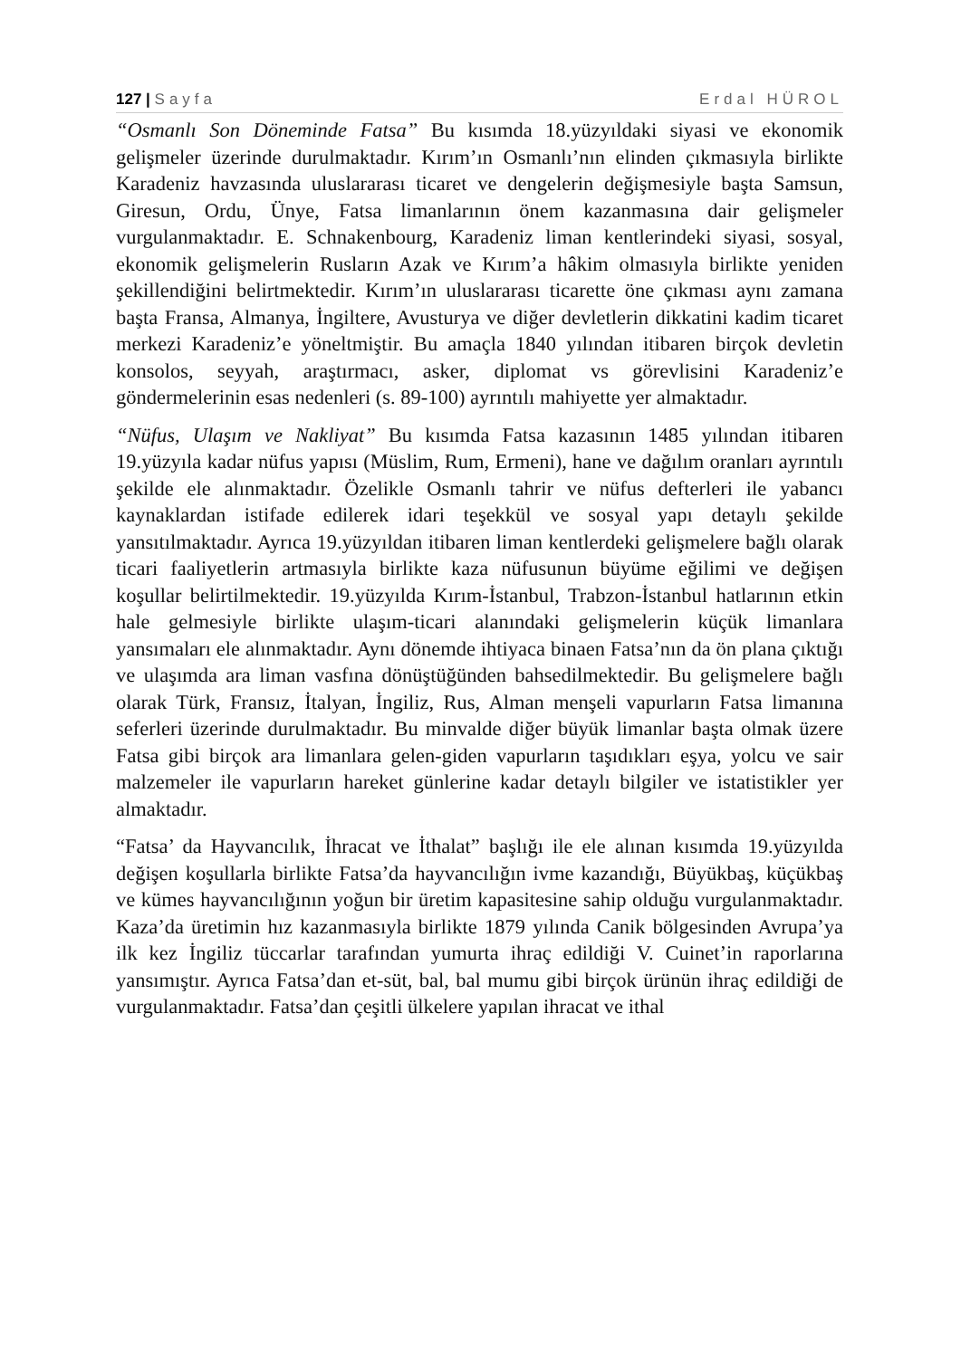127 | Sayfa Erdal HÜROL
“Osmanlı Son Döneminde Fatsa” Bu kısımda 18.yüzyıldaki siyasi ve ekonomik gelişmeler üzerinde durulmaktadır. Kırım’ın Osmanlı’nın elinden çıkmasıyla birlikte Karadeniz havzasında uluslararası ticaret ve dengelerin değişmesiyle başta Samsun, Giresun, Ordu, Ünye, Fatsa limanlarının önem kazanmasına dair gelişmeler vurgulanmaktadır. E. Schnakenbourg, Karadeniz liman kentlerindeki siyasi, sosyal, ekonomik gelişmelerin Rusların Azak ve Kırım’a hâkim olmasıyla birlikte yeniden şekillendiğini belirtmektedir. Kırım’ın uluslararası ticarette öne çıkması aynı zamana başta Fransa, Almanya, İngiltere, Avusturya ve diğer devletlerin dikkatini kadim ticaret merkezi Karadeniz’e yöneltmiştir. Bu amaçla 1840 yılından itibaren birçok devletin konsolos, seyyah, araştırmacı, asker, diplomat vs görevlisini Karadeniz’e göndermelerinin esas nedenleri (s. 89-100) ayrıntılı mahiyette yer almaktadır.
“Nüfus, Ulaşım ve Nakliyat” Bu kısımda Fatsa kazasının 1485 yılından itibaren 19.yüzyıla kadar nüfus yapısı (Müslim, Rum, Ermeni), hane ve dağılım oranları ayrıntılı şekilde ele alınmaktadır. Özelikle Osmanlı tahrir ve nüfus defterleri ile yabancı kaynaklardan istifade edilerek idari teşekkül ve sosyal yapı detaylı şekilde yansıtılmaktadır. Ayrıca 19.yüzyıldan itibaren liman kentlerdeki gelişmelere bağlı olarak ticari faaliyetlerin artmasıyla birlikte kaza nüfusunun büyüme eğilimi ve değişen koşullar belirtilmektedir. 19.yüzyılda Kırım-İstanbul, Trabzon-İstanbul hatlarının etkin hale gelmesiyle birlikte ulaşım-ticari alanındaki gelişmelerin küçük limanlara yansımaları ele alınmaktadır. Aynı dönemde ihtiyaca binaen Fatsa’nın da ön plana çıktığı ve ulaşımda ara liman vasfına dönüştüğünden bahsedilmektedir. Bu gelişmelere bağlı olarak Türk, Fransız, İtalyan, İngiliz, Rus, Alman menşeli vapurların Fatsa limanına seferleri üzerinde durulmaktadır. Bu minvalde diğer büyük limanlar başta olmak üzere Fatsa gibi birçok ara limanlara gelen-giden vapurların taşıdıkları eşya, yolcu ve sair malzemeler ile vapurların hareket günlerine kadar detaylı bilgiler ve istatistikler yer almaktadır.
“Fatsa’ da Hayvancılık, İhracat ve İthalat” başlığı ile ele alınan kısımda 19.yüzyılda değişen koşullarla birlikte Fatsa’da hayvancılığın ivme kazandığı, Büyükbaş, küçükbaş ve kümes hayvancılığının yoğun bir üretim kapasitesine sahip olduğu vurgulanmaktadır. Kaza’da üretimin hız kazanmasıyla birlikte 1879 yılında Canik bölgesinden Avrupa’ya ilk kez İngiliz tüccarlar tarafından yumurta ihraç edildiği V. Cuinet’in raporlarına yansımıştır. Ayrıca Fatsa’dan et-süt, bal, bal mumu gibi birçok ürünün ihraç edildiği de vurgulanmaktadır. Fatsa’dan çeşitli ülkelere yapılan ihracat ve ithal